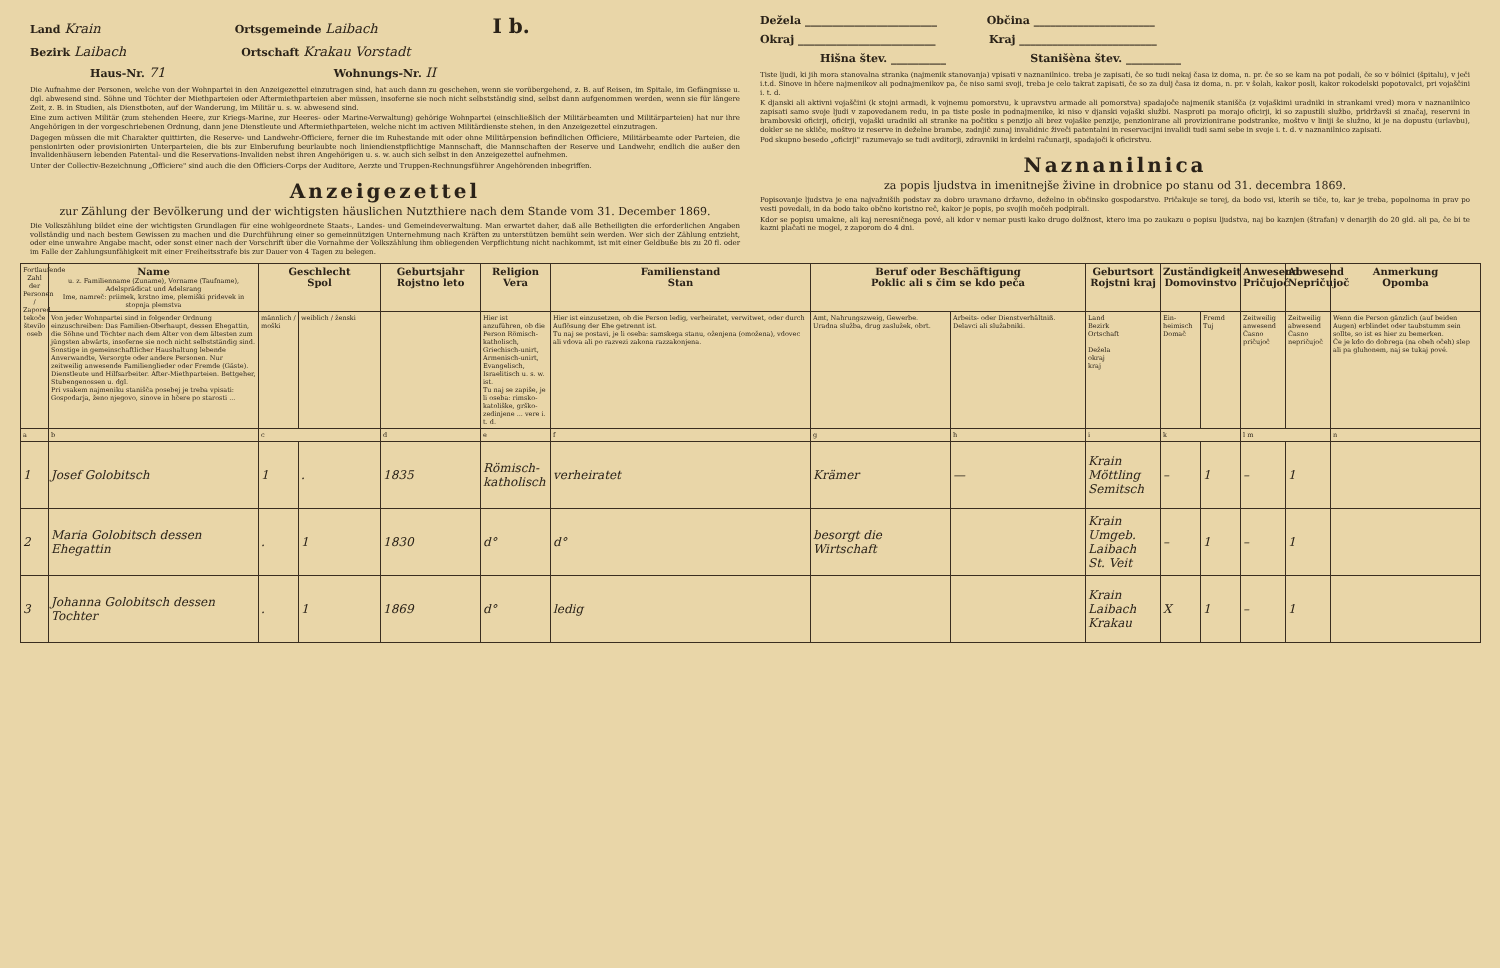Land Krain Ortsgemeinde Laibach I b.
Bezirk Laibach Ortschaft Krakau Vorstadt
Haus-Nr. 71 Wohnungs-Nr. II
Die Aufnahme der Personen, welche von der Wohnpartei in den Anzeigezettel einzutragen sind, hat auch dann zu geschehen, wenn sie vorübergehend, z. B. auf Reisen, im Spitale, im Gefängnisse u. dgl. abwesend sind. Söhne und Töchter der Miethparteien oder Aftermiethparteien aber müssen, insoferne sie noch nicht selbstständig sind, selbst dann aufgenommen werden, wenn sie für längere Zeit, z. B. in Studien, als Dienstboten, auf der Wanderung, im Militär u. s. w. abwesend sind.
Eine zum activen Militär (zum stehenden Heere, zur Kriegs-Marine, zur Heeres- oder Marine-Verwaltung) gehörige Wohnpartei (einschließlich der Militärbeamten und Militärparteien) hat nur ihre Angehörigen in der vorgeschriebenen Ordnung, dann jene Dienstleute und Aftermiethparteien, welche nicht im activen Militärdienste stehen, in den Anzeigezettel einzutragen.
Dagegen müssen die mit Charakter quittirten, die Reserve- und Landwehr-Officiere, ferner die im Ruhestande mit oder ohne Militärpension befindlichen Officiere, Militärbeamte oder Parteien, die pensionirten oder provisionirten Unterparteien, die bis zur Einberufung beurlaubte noch liniendienstpflichtige Mannschaft, die Mannschaften der Reserve und Landwehr, endlich die außer den Invalidenhäusern lebenden Patental- und die Reservations-Invaliden nebst ihren Angehörigen u. s. w. auch sich selbst in den Anzeigezettel aufnehmen.
Unter der Collectiv-Bezeichnung „Officiere" sind auch die den Officiers-Corps der Auditore, Aerzte und Truppen-Rechnungsführer Angehörenden inbegriffen.
Anzeigezettel
zur Zählung der Bevölkerung und der wichtigsten häuslichen Nutzthiere nach dem Stande vom 31. December 1869.
Die Volkszählung bildet eine der wichtigsten Grundlagen für eine wohlgeordnete Staats-, Landes- und Gemeindeverwaltung. Man erwartet daher, daß alle Betheiligten die erforderlichen Angaben vollständig und nach bestem Gewissen zu machen und die Durchführung einer so gemeinnützigen Unternehmung nach Kräften zu unterstützen bemüht sein werden. Wer sich der Zählung entzieht, oder eine unwahre Angabe macht, oder sonst einer nach der Vorschrift über die Vornahme der Volkszählung ihm obliegenden Verpflichtung nicht nachkommt, ist mit einer Geldbuße bis zu 20 fl. oder im Falle der Zahlungsunfähigkeit mit einer Freiheitsstrafe bis zur Dauer von 4 Tagen zu belegen.
Dežela ________________________ Občina ______________________
Okraj _________________________ Kraj _________________________
Hišna štev. __________ Stanišèna štev. __________
Tiste ljudi, ki jih mora stanovalna stranka (najmenik stanovanja) vpisati v naznanilnico. treba je zapisati, če so tudi nekaj časa iz doma, n. pr. če so se kam na pot podali, če so v bólnici (špitalu), v ječi i.t.d. Sinove in hčere najmenikov ali podnajmenikov pa, če niso sami svoji, treba je celo takrat zapisati, če so za dulj časa iz doma, n. pr. v šolah, kakor posli, kakor rokodelski popotovalci, pri vojaščini i. t. d.
K djanski ali aktivni vojaščini (k stojni armadi, k vojnemu pomorstvu, k upravstvu armade ali pomorstva) spadajoče najmenik stanišča (z vojaškimi uradniki in strankami vred) mora v naznanilnico zapisati samo svoje ljudi v zapovedanem redu, in pa tiste posle in podnajmenike, ki niso v djanski vojaški službi. Nasproti pa morajo oficirji, ki so zapustili službo, pridržavši si značaj, reservni in brambovski oficirji, oficirji, vojaški uradniki ali stranke na počitku s penzijo ali brez vojaške penzije, penzionirane ali provizionirane podstranke, moštvo v liniji še služno, ki je na dopustu (urlavbu), dokler se ne skliče, moštvo iz reserve in deželne brambe, zadnjič zunaj invalidnic živeči patentalni in reservacijni invalidi tudi sami sebe in svoje i. t. d. v naznanilnico zapisati.
Pod skupno besedo „oficirji" razumevajo se tudi avditorji, zdravniki in krdelni računarji, spadajoči k oficirstvu.
Naznanilnica
za popis ljudstva in imenitnejše živine in drobnice po stanu od 31. decembra 1869.
Popisovanje ljudstva je ena najvažniših podstav za dobro uravnano državno, deželno in občinsko gospodarstvo. Pričakuje se torej, da bodo vsi, kterih se tiče, to, kar je treba, popolnoma in prav po vesti povedali, in da bodo tako občno koristno reč, kakor je popis, po svojih močeh podpirali.
Kdor se popisu umakne, ali kaj neresničnega pové, ali kdor v nemar pusti kako drugo dolžnost, ktero ima po zaukazu o popisu ljudstva, naj bo kaznjen (štrafan) v denarjih do 20 gld. ali pa, če bi te kazni plačati ne mogel, z zaporom do 4 dni.
| Fortlaufende Zahl der Personen / Zapored tekoče število oseb | Name u. z. Familienname (Zuname), Vorname (Taufname), Adelsprädicat und Adelsrang Ime, namreč: priimek, krstno ime, plemiški pridevek in stopnja plemstva | Geschlecht Spol | | Geburtsjahr Rojstno leto | Religion Vera | Familienstand Stan | Beruf oder Beschäftigung Poklic ali s čim se kdo peča | | Geburtsort Rojstni kraj | Zuständigkeit Domovinstvo | | Anwesend Pričujoč | Abwesend Nepričujoč | Anmerkung Opomba |
| --- | --- | --- | --- | --- | --- | --- | --- | --- | --- | --- | --- | --- | --- | --- |
| | Von jeder Wohnpartei sind in folgender Ordnung einzuschreiben: Das Familien-Oberhaupt, dessen Ehegattin, die Söhne und Töchter nach dem Alter von dem ältesten zum jüngsten abwärts, insoferne sie noch nicht selbstständig sind. Sonstige in gemeinschaftlicher Haushaltung lebende Anverwandte, Versorgte oder andere Personen. Nur zeitweilig anwesende Familienglieder oder Fremde (Gäste). Dienstleute und Hilfsarbeiter. After-Miethparteien. Bettgeher, Stubengenossen u. dgl. Pri vsakem najmeniku stanišča posebej je treba vpisati: Gospodarja, ženo njegovo, sinove in hčere po starosti ... | männlich / moški | weiblich / ženski | | Hier ist anzuführen, ob die Person Römisch-katholisch, Griechisch-unirt, Armenisch-unirt, Evangelisch, Israelitisch u. s. w. ist. Tu naj se zapiše, je li oseba: rimsko-katoliške, grško-zedinjene ... vere i. t. d. | Hier ist einzusetzen, ob die Person ledig, verheiratet, verwitwet, oder durch Auflösung der Ehe getrennt ist. Tu naj se postavi, je li oseba: samskega stanu, oženjena (omožena), vdovec ali vdova ali po razvezi zakona razzakonjena. | Amt, Nahrungszweig, Gewerbe. Uradna služba, drug zaslužek, obrt. | Arbeits- oder Dienstverhältniß. Delavci ali služabniki. | Land Bezirk Ortschaft Dežela okraj kraj | Ein-heimisch Domač | Fremd Tuj | Zeitweilig anwesend Časno pričujoč | Zeitweilig abwesend Časno nepričujoč | Wenn die Person gänzlich (auf beiden Augen) erblindet oder taubstumm sein sollte, so ist es hier zu bemerken. Če je kdo do dobrega (na obeh očeh) slep ali pa gluhonem, naj se tukaj pové. |
| a | b | c | | d | e | f | g | h | i | k | | l m | | n |
| 1 | Josef Golobitsch | 1 | . | 1835 | Römisch-katholisch | verheiratet | Krämer | — | Krain Möttling Semitsch | – | 1 | – | 1 | |
| 2 | Maria Golobitsch dessen Ehegattin | . | 1 | 1830 | d° | d° | besorgt die Wirtschaft | | Krain Umgeb. Laibach St. Veit | – | 1 | – | 1 | |
| 3 | Johanna Golobitsch dessen Tochter | . | 1 | 1869 | d° | ledig | | | Krain Laibach Krakau | X | 1 | – | 1 | |